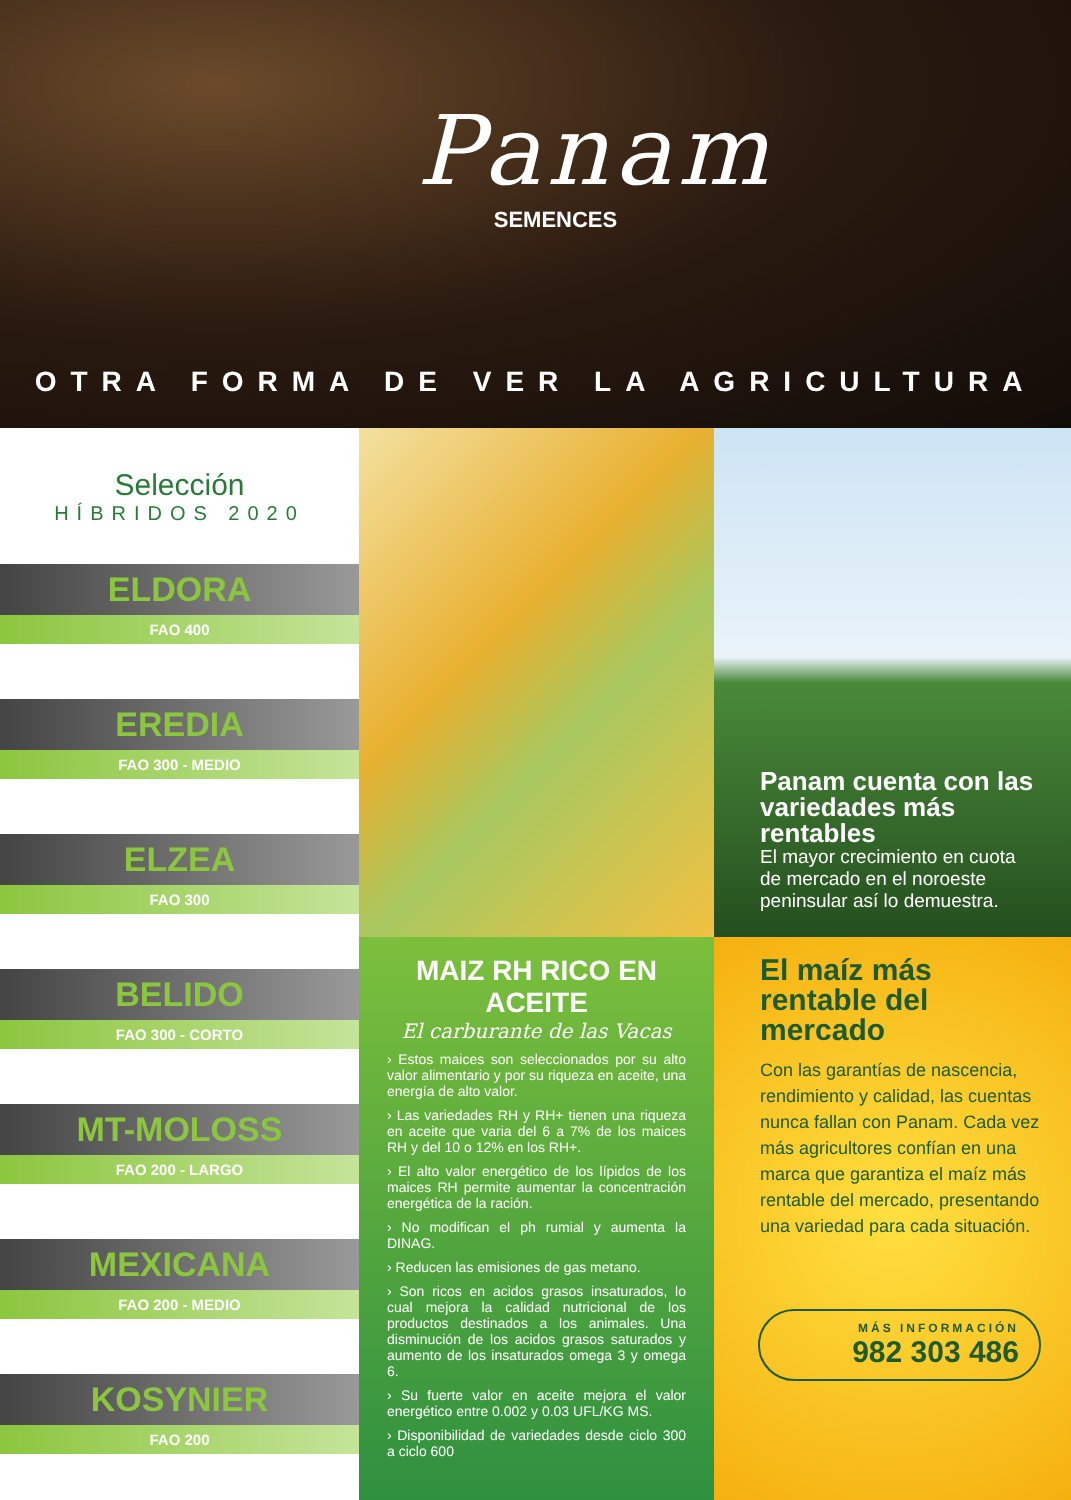Panam
SEMENCES
OTRA FORMA DE VER LA AGRICULTURA
Selección
HÍBRIDOS 2020
ELDORA
FAO 400
EREDIA
FAO 300 - MEDIO
ELZEA
FAO 300
BELIDO
FAO 300 - CORTO
MT-MOLOSS
FAO 200 - LARGO
MEXICANA
FAO 200 - MEDIO
KOSYNIER
FAO 200
MAIZ RH RICO EN ACEITE
El carburante de las Vacas
› Estos maices son seleccionados por su alto valor alimentario y por su riqueza en aceite, una energía de alto valor.
› Las variedades RH y RH+ tienen una riqueza en aceite que varia del 6 a 7% de los maices RH y del 10 o 12% en los RH+.
› El alto valor energético de los lípidos de los maices RH permite aumentar la concentración energética de la ración.
› No modifican el ph rumial y aumenta la DINAG.
› Reducen las emisiones de gas metano.
› Son ricos en acidos grasos insaturados, lo cual mejora la calidad nutricional de los productos destinados a los animales. Una disminución de los acidos grasos saturados y aumento de los insaturados omega 3 y omega 6.
› Su fuerte valor en aceite mejora el valor energético entre 0.002 y 0.03 UFL/KG MS.
› Disponibilidad de variedades desde ciclo 300 a ciclo 600
Panam cuenta con las variedades más rentables
El mayor crecimiento en cuota de mercado en el noroeste peninsular así lo demuestra.
El maíz más rentable del mercado
Con las garantías de nascencia, rendimiento y calidad, las cuentas nunca fallan con Panam. Cada vez más agricultores confían en una marca que garantiza el maíz más rentable del mercado, presentando una variedad para cada situación.
MÁS INFORMACIÓN
982 303 486